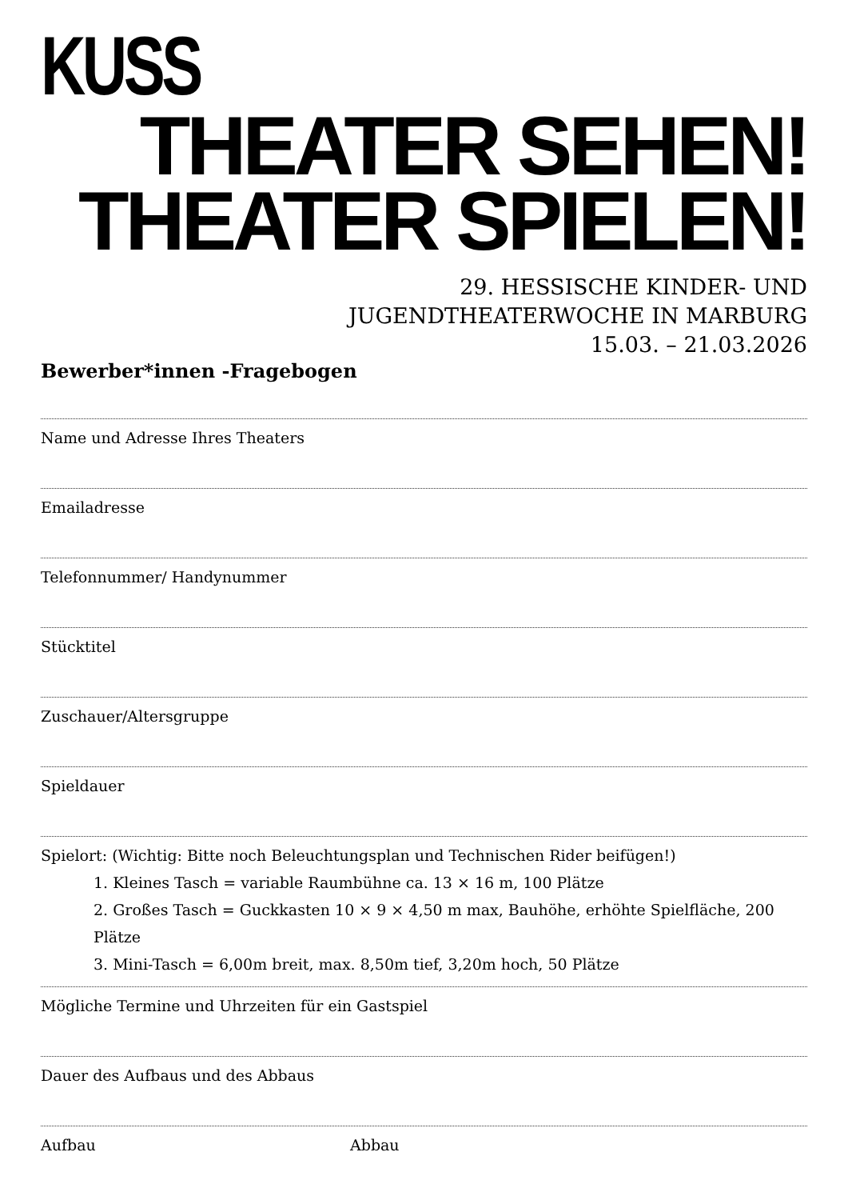KUSS
THEATER SEHEN!
THEATER SPIELEN!
29. HESSISCHE KINDER- UND
JUGENDTHEATERWOCHE IN MARBURG
15.03. – 21.03.2026
Bewerber*innen -Fragebogen
Name und Adresse Ihres Theaters
Emailadresse
Telefonnummer/ Handynummer
Stücktitel
Zuschauer/Altersgruppe
Spieldauer
Spielort: (Wichtig: Bitte noch Beleuchtungsplan und Technischen Rider beifügen!)
1. Kleines Tasch = variable Raumbühne ca. 13 × 16 m, 100 Plätze
2. Großes Tasch = Guckkasten 10 × 9 × 4,50 m max, Bauhöhe, erhöhte Spielfläche, 200 Plätze
3. Mini-Tasch = 6,00m breit, max. 8,50m tief, 3,20m hoch, 50 Plätze
Mögliche Termine und Uhrzeiten für ein Gastspiel
Dauer des Aufbaus und des Abbaus
Aufbau Abbau